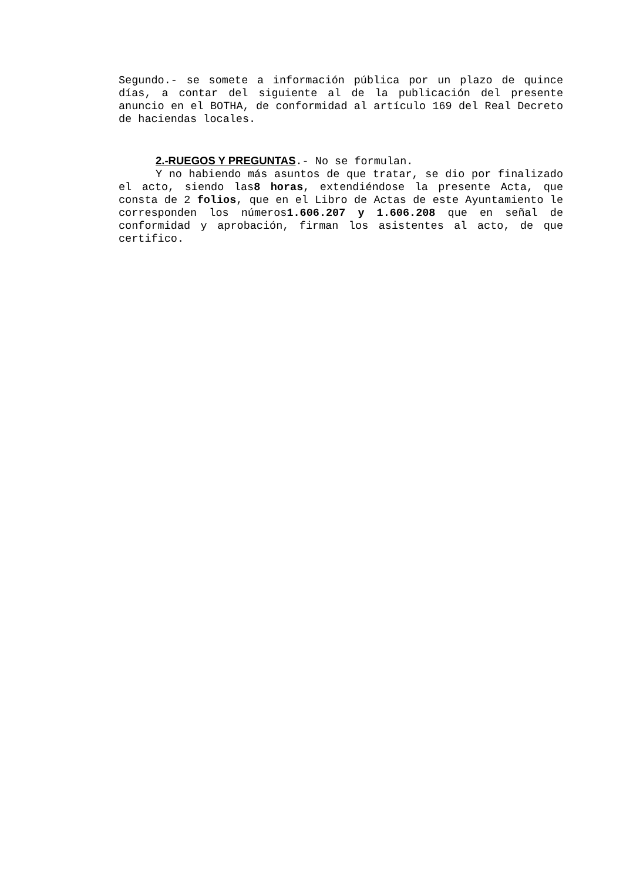Segundo.- se somete a información pública por un plazo de quince días, a contar del siguiente al de la publicación del presente anuncio en el BOTHA, de conformidad al artículo 169 del Real Decreto de haciendas locales.
2.-RUEGOS Y PREGUNTAS.- No se formulan.
Y no habiendo más asuntos de que tratar, se dio por finalizado el acto, siendo las8 horas, extendiéndose la presente Acta, que consta de 2 folios, que en el Libro de Actas de este Ayuntamiento le corresponden los números1.606.207 y 1.606.208 que en señal de conformidad y aprobación, firman los asistentes al acto, de que certifico.